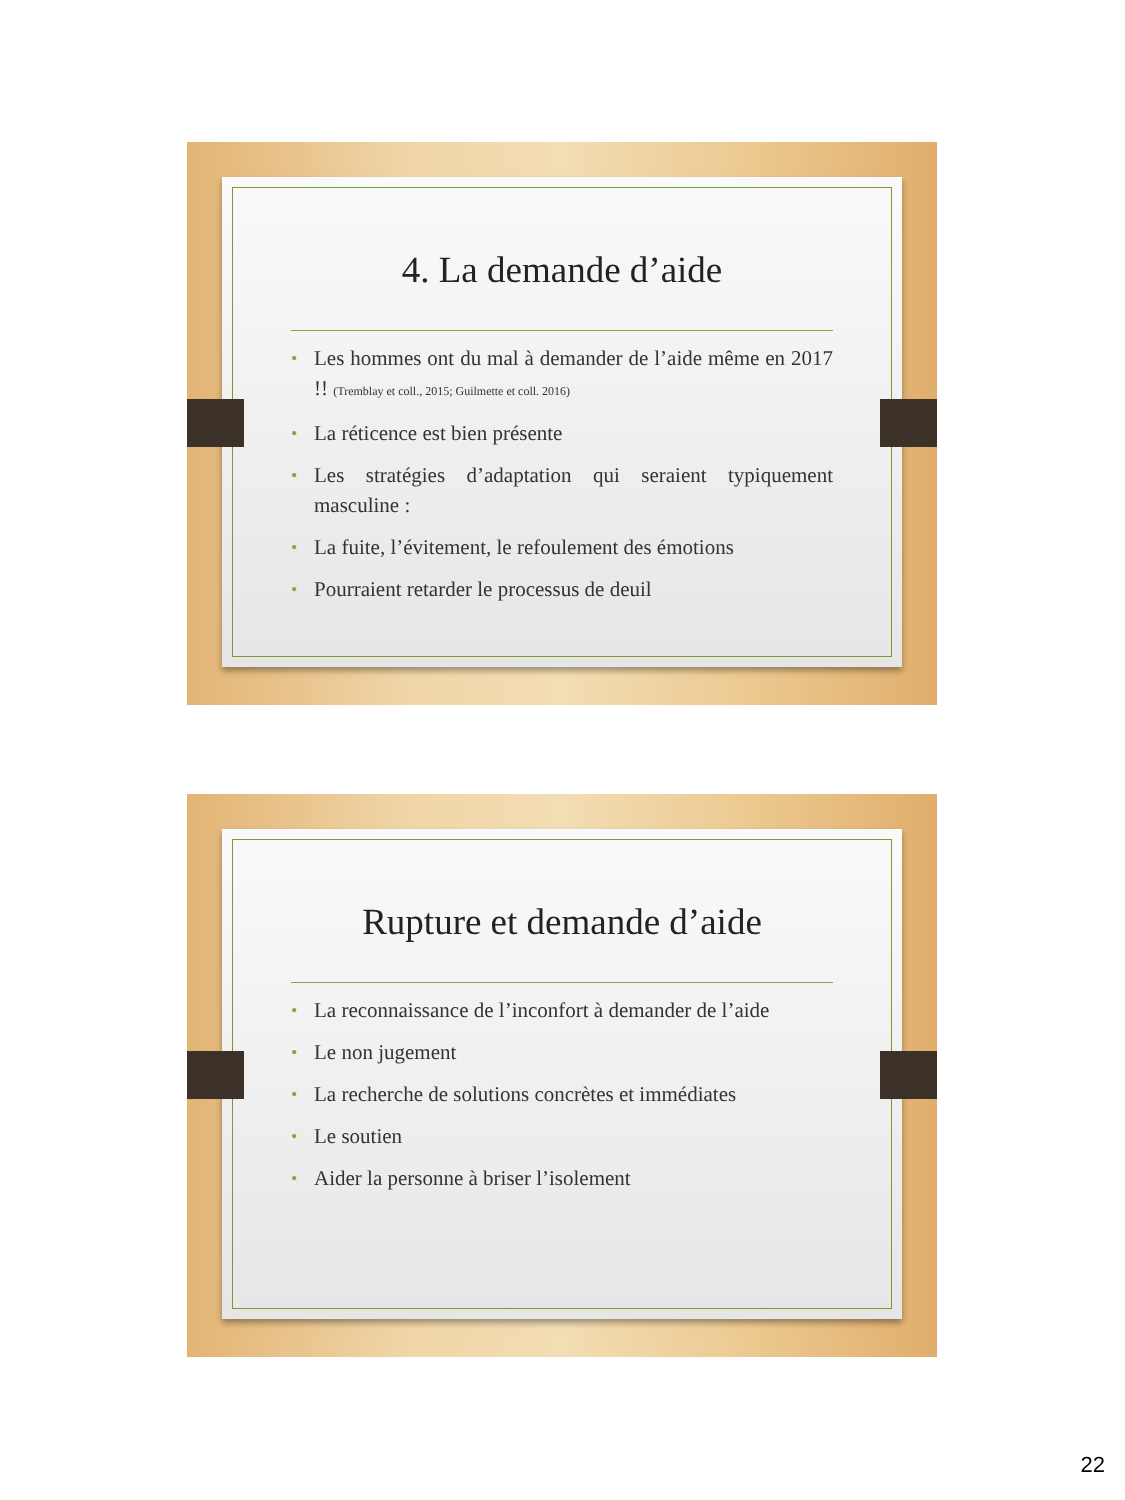4. La demande d’aide
• Les hommes ont du mal à demander de l’aide même en 2017 !! (Tremblay et coll., 2015; Guilmette et coll. 2016)
• La réticence est bien présente
• Les stratégies d’adaptation qui seraient typiquement masculine :
• La fuite, l’évitement, le refoulement des émotions
• Pourraient retarder le processus de deuil
Rupture et demande d’aide
• La reconnaissance de l’inconfort à demander de l’aide
• Le non jugement
• La recherche de solutions concrètes et immédiates
• Le soutien
• Aider la personne à briser l’isolement
22